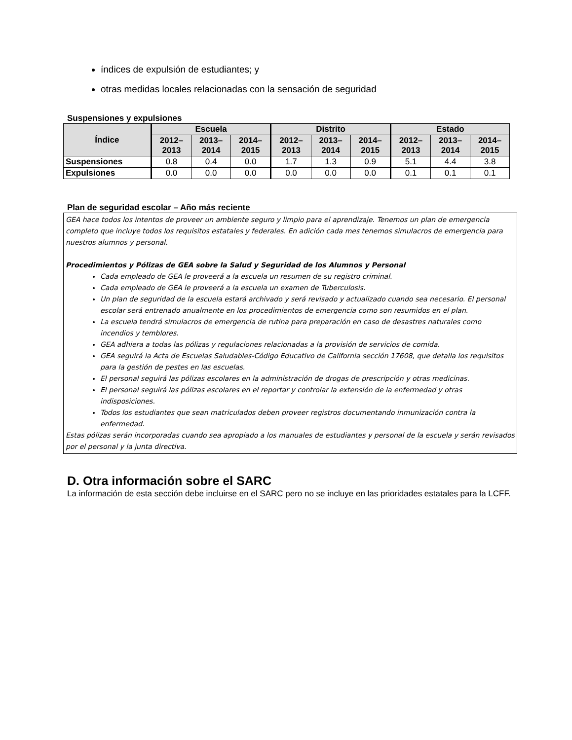índices de expulsión de estudiantes; y
otras medidas locales relacionadas con la sensación de seguridad
Suspensiones y expulsiones
| Índice | Escuela | | | Distrito | | | Estado | | |
| --- | --- | --- | --- | --- | --- | --- | --- | --- | --- |
| | 2012– 2013 | 2013– 2014 | 2014– 2015 | 2012– 2013 | 2013– 2014 | 2014– 2015 | 2012– 2013 | 2013– 2014 | 2014– 2015 |
| Suspensiones | 0.8 | 0.4 | 0.0 | 1.7 | 1.3 | 0.9 | 5.1 | 4.4 | 3.8 |
| Expulsiones | 0.0 | 0.0 | 0.0 | 0.0 | 0.0 | 0.0 | 0.1 | 0.1 | 0.1 |
Plan de seguridad escolar – Año más reciente
GEA hace todos los intentos de proveer un ambiente seguro y limpio para el aprendizaje. Tenemos un plan de emergencia completo que incluye todos los requisitos estatales y federales. En adición cada mes tenemos simulacros de emergencia para nuestros alumnos y personal.
Procedimientos y Pólizas de GEA sobre la Salud y Seguridad de los Alumnos y Personal
Cada empleado de GEA le proveerá a la escuela un resumen de su registro criminal.
Cada empleado de GEA le proveerá a la escuela un examen de Tuberculosis.
Un plan de seguridad de la escuela estará archivado y será revisado y actualizado cuando sea necesario. El personal escolar será entrenado anualmente en los procedimientos de emergencia como son resumidos en el plan.
La escuela tendrá simulacros de emergencia de rutina para preparación en caso de desastres naturales como incendios y temblores.
GEA adhiera a todas las pólizas y regulaciones relacionadas a la provisión de servicios de comida.
GEA seguirá la Acta de Escuelas Saludables-Código Educativo de California sección 17608, que detalla los requisitos para la gestión de pestes en las escuelas.
El personal seguirá las pólizas escolares en la administración de drogas de prescripción y otras medicinas.
El personal seguirá las pólizas escolares en el reportar y controlar la extensión de la enfermedad y otras indisposiciones.
Todos los estudiantes que sean matriculados deben proveer registros documentando inmunización contra la enfermedad.
Estas pólizas serán incorporadas cuando sea apropiado a los manuales de estudiantes y personal de la escuela y serán revisados por el personal y la junta directiva.
D. Otra información sobre el SARC
La información de esta sección debe incluirse en el SARC pero no se incluye en las prioridades estatales para la LCFF.